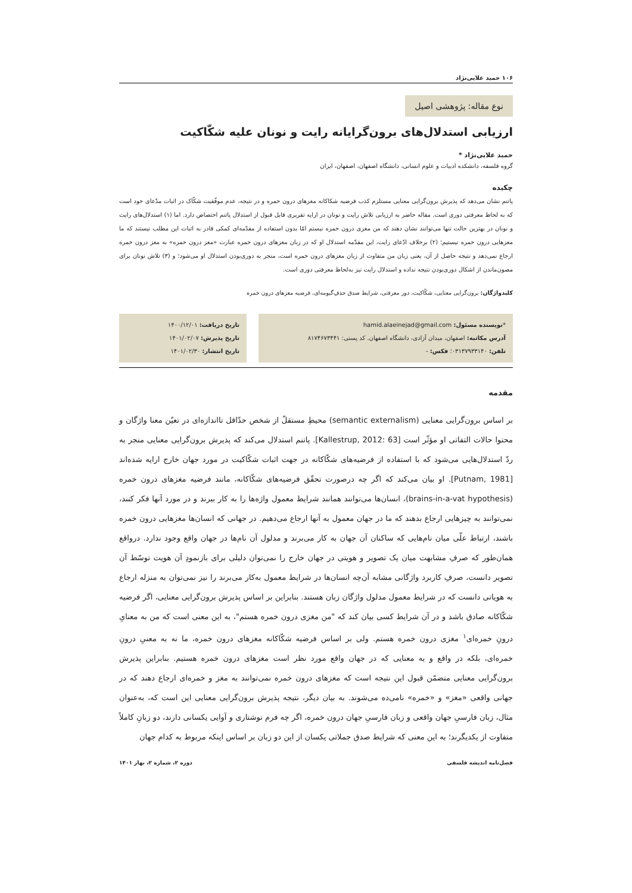۱۰۶ حمید علایی‌نژاد
نوع مقاله: پژوهشی اصیل
ارزیابی استدلال‌های برون‌گرایانه رایت و نونان علیه شکّاکیت
حمید علایی‌نژاد *
گروه فلسفه، دانشکده ادبیات و علوم انسانی، دانشگاه اصفهان، اصفهان، ایران
چکیده
پاتنم نشان می‌دهد که پذیرش برون‌گرایی معنایی مستلزم کذب فرضیه شکاکانه مغزهای درون خمره و در نتیجه، عدم موفّقیت شکّاک در اثبات مدّعای خود است که به لحاظ معرفتی دوری است. مقاله حاضر به ارزیابی تلاش رایت و نونان در ارایه تقریری قابل قبول از استدلال پاتنم اختصاص دارد. اما (۱) استدلال‌های رایت و نونان در بهترین حالت تنها می‌توانند نشان دهند که من مغزی درون خمره نیستم امّا بدون استفاده از مقدّمه‌ای کمکی قادر به اثبات این مطلب نیستند که ما مغزهایی درون خمره نیستیم؛ (۲) برخلاف ادّعای رایت، این مقدّمه استدلال او که در زبان مغزهای درون خمره عبارت «مغز درون خمره» به مغز درون خمره ارجاع نمی‌دهد و نتیجه حاصل از آن، یعنی زبان من متفاوت از زبان مغزهای درون خمره است، منجر به دوری‌بودن استدلال او می‌شود؛ و (۳) تلاش نونان برای مصون‌ماندن از اشکال دوری‌بودن نتیجه نداده و استدلال رایت نیز به‌لحاظ معرفتی دوری است.
کلیدواژگان: برون‌گرایی معنایی، شکّاکیت، دور معرفتی، شرایط صدق حذفِ‌گیومه‌ای، فرضیه مغزهای درون خمره
*نویسنده مسئول: hamid.alaeinejad@gmail.com
آدرس مکاتبه: اصفهان، میدان آزادی، دانشگاه اصفهان. کد پستی: ۸۱۷۴۶۷۳۴۴۱
تلفن: ۰۳۱۳۷۹۳۳۱۴۰؛ فکس: -
تاریخ دریافت: ۱۴۰۰/۱۲/۰۱
تاریخ پذیرش: ۱۴۰۱/۰۲/۰۷
تاریخ انتشار: ۱۴۰۱/۰۲/۳۰
مقدمه
بر اساس برون‌گرایی معنایی (semantic externalism) محیطِ مستقلّ از شخص حدّاقل تااندازه‌ای در تعیّن معنا واژگان و محتوا حالات التفاتی او مؤثّر است [Kallestrup, 2012: 63]. پاتنم استدلال می‌کند که پذیرش برون‌گرایی معنایی منجر به ردّ استدلال‌هایی می‌شود که با استفاده از فرضیه‌های شکّاکانه در جهت اثبات شکّاکیت در مورد جهان خارج ارایه شده‌اند [Putnam, 1981]. او بیان می‌کند که اگر چه درصورت تحقّق فرضیه‌های شکّاکانه، مانند فرضیه مغزهای درون خمره (brains-in-a-vat hypothesis)، انسان‌ها می‌توانند همانند شرایط معمول واژه‌ها را به کار ببرند و در مورد آنها فکر کنند، نمی‌توانند به چیزهایی ارجاع بدهند که ما در جهان معمول به آنها ارجاع می‌دهیم. در جهانی که انسان‌ها مغزهایی درون خمره باشند، ارتباط علّی میان نام‌هایی که ساکنان آن جهان به کار می‌برند و مدلول آن نام‌ها در جهان واقع وجود ندارد. درواقع همان‌طور که صرفِ مشابهت میان یک تصویر و هویتی در جهان خارج را نمی‌توان دلیلی برای بازنمودِ آن هویت توسّط آن تصویر دانست، صرفِ کاربرد واژگانی مشابه آن‌چه انسان‌ها در شرایط معمول به‌کار می‌برند را نیز نمی‌توان به منزله ارجاع به هویاتی دانست که در شرایط معمول مدلول واژگان زبان هستند. بنابراین بر اساس پذیرش برون‌گرایی معنایی، اگر فرضیه شکّاکانه صادق باشد و در آن شرایط کسی بیان کند که "من مغزی درون خمره هستم"، به این معنی است که من به معنایِ درونِ خمره‌ای<sup>۱</sup> مغزی درون خمره هستم. ولی بر اساس فرضیه شکّاکانه مغزهای درون خمره، ما نه به معنیِ درونِ خمره‌ای، بلکه در واقع و به معنایی که در جهان واقع مورد نظر است مغزهای درون خمره هستیم. بنابراین پذیرش برون‌گرایی معنایی متضمّن قبول این نتیجه است که مغزهای درون خمره نمی‌توانند به مغز و خمره‌ای ارجاع دهند که در جهانی واقعی «مغز» و «خمره» نامی‌ده می‌شوند. به بیان دیگر، نتیجه پذیرش برون‌گرایی معنایی این است که، به‌عنوان مثال، زبان فارسیِ جهان واقعی و زبان فارسیِ جهان درون خمره، اگر چه فرم نوشتاری و آوایی یکسانی دارند، دو زبانِ کاملاً متفاوت از یکدیگرند؛ به این معنی که شرایط صدق جملاتی یکسان از این دو زبان بر اساس اینکه مربوط به کدام جهان
فصل‌نامه اندیشه فلسفی دوره ۲، شماره ۲، بهار ۱۴۰۱